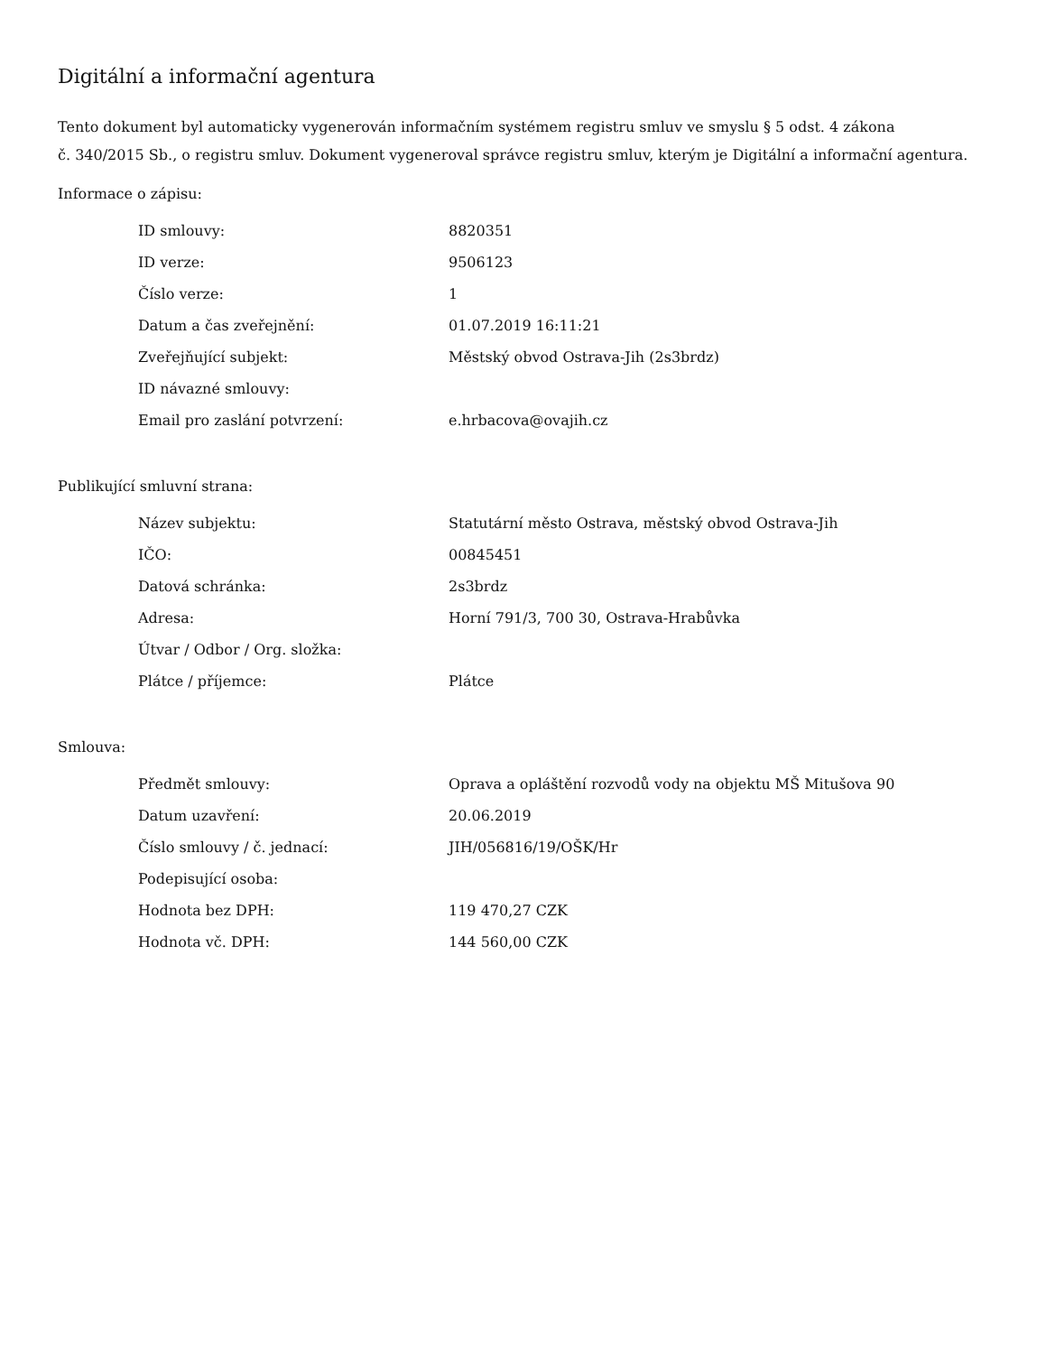Digitální a informační agentura
Tento dokument byl automaticky vygenerován informačním systémem registru smluv ve smyslu § 5 odst. 4 zákona
č. 340/2015 Sb., o registru smluv. Dokument vygeneroval správce registru smluv, kterým je Digitální a informační agentura.
Informace o zápisu:
| ID smlouvy: | 8820351 |
| ID verze: | 9506123 |
| Číslo verze: | 1 |
| Datum a čas zveřejnění: | 01.07.2019 16:11:21 |
| Zveřejňující subjekt: | Městský obvod Ostrava-Jih (2s3brdz) |
| ID návazné smlouvy: | |
| Email pro zaslání potvrzení: | e.hrbacova@ovajih.cz |
Publikující smluvní strana:
| Název subjektu: | Statutární město Ostrava, městský obvod Ostrava-Jih |
| IČO: | 00845451 |
| Datová schránka: | 2s3brdz |
| Adresa: | Horní 791/3, 700 30, Ostrava-Hrabůvka |
| Útvar / Odbor / Org. složka: | |
| Plátce / příjemce: | Plátce |
Smlouva:
| Předmět smlouvy: | Oprava a opláštění rozvodů vody na objektu MŠ Mitušova 90 |
| Datum uzavření: | 20.06.2019 |
| Číslo smlouvy / č. jednací: | JIH/056816/19/OŠK/Hr |
| Podepisující osoba: | |
| Hodnota bez DPH: | 119 470,27 CZK |
| Hodnota vč. DPH: | 144 560,00 CZK |